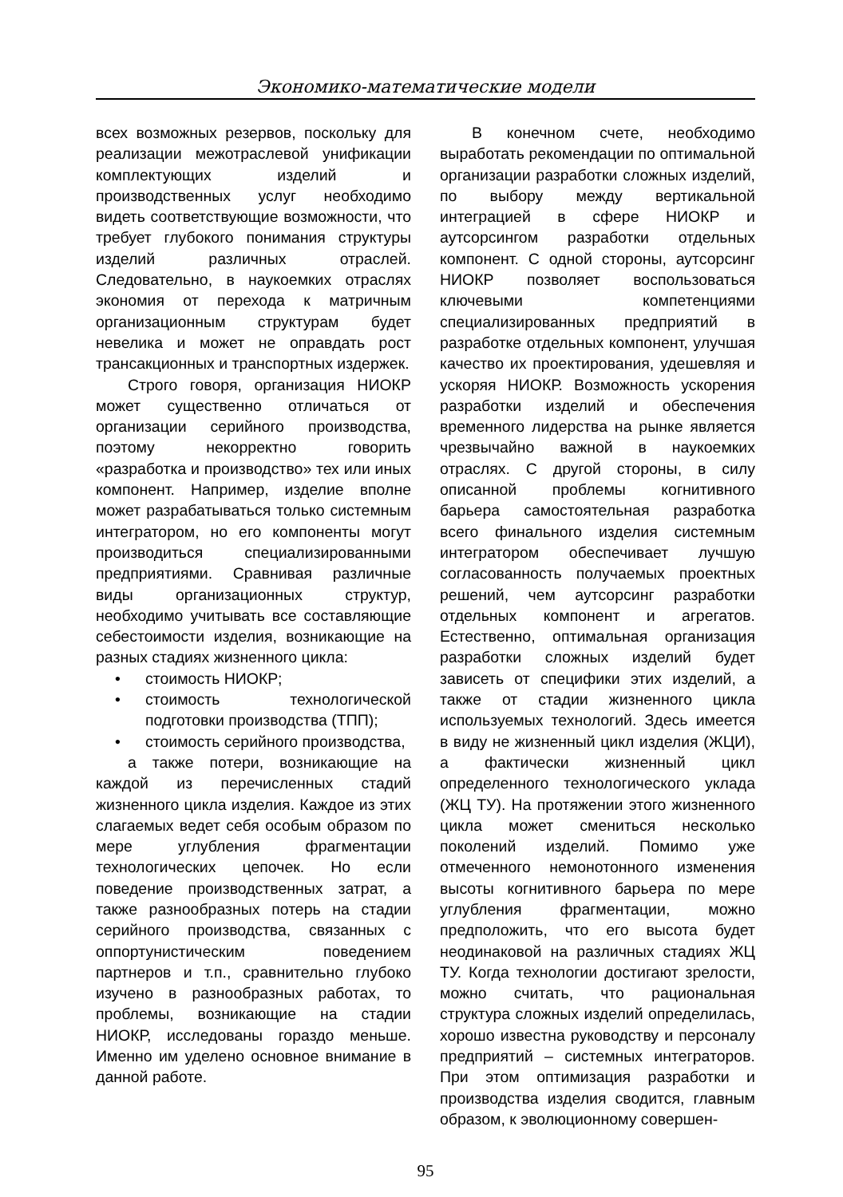Экономико-математические модели
всех возможных резервов, поскольку для реализации межотраслевой унификации комплектующих изделий и производственных услуг необходимо видеть соответствующие возможности, что требует глубокого понимания структуры изделий различных отраслей. Следовательно, в наукоемких отраслях экономия от перехода к матричным организационным структурам будет невелика и может не оправдать рост трансакционных и транспортных издержек.
Строго говоря, организация НИОКР может существенно отличаться от организации серийного производства, поэтому некорректно говорить «разработка и производство» тех или иных компонент. Например, изделие вполне может разрабатываться только системным интегратором, но его компоненты могут производиться специализированными предприятиями. Сравнивая различные виды организационных структур, необходимо учитывать все составляющие себестоимости изделия, возникающие на разных стадиях жизненного цикла:
• стоимость НИОКР;
• стоимость технологической подготовки производства (ТПП);
• стоимость серийного производства,
а также потери, возникающие на каждой из перечисленных стадий жизненного цикла изделия. Каждое из этих слагаемых ведет себя особым образом по мере углубления фрагментации технологических цепочек. Но если поведение производственных затрат, а также разнообразных потерь на стадии серийного производства, связанных с оппортунистическим поведением партнеров и т.п., сравнительно глубоко изучено в разнообразных работах, то проблемы, возникающие на стадии НИОКР, исследованы гораздо меньше. Именно им уделено основное внимание в данной работе.
В конечном счете, необходимо выработать рекомендации по оптимальной организации разработки сложных изделий, по выбору между вертикальной интеграцией в сфере НИОКР и аутсорсингом разработки отдельных компонент. С одной стороны, аутсорсинг НИОКР позволяет воспользоваться ключевыми компетенциями специализированных предприятий в разработке отдельных компонент, улучшая качество их проектирования, удешевляя и ускоряя НИОКР. Возможность ускорения разработки изделий и обеспечения временного лидерства на рынке является чрезвычайно важной в наукоемких отраслях. С другой стороны, в силу описанной проблемы когнитивного барьера самостоятельная разработка всего финального изделия системным интегратором обеспечивает лучшую согласованность получаемых проектных решений, чем аутсорсинг разработки отдельных компонент и агрегатов. Естественно, оптимальная организация разработки сложных изделий будет зависеть от специфики этих изделий, а также от стадии жизненного цикла используемых технологий. Здесь имеется в виду не жизненный цикл изделия (ЖЦИ), а фактически жизненный цикл определенного технологического уклада (ЖЦ ТУ). На протяжении этого жизненного цикла может смениться несколько поколений изделий. Помимо уже отмеченного немонотонного изменения высоты когнитивного барьера по мере углубления фрагментации, можно предположить, что его высота будет неодинаковой на различных стадиях ЖЦ ТУ. Когда технологии достигают зрелости, можно считать, что рациональная структура сложных изделий определилась, хорошо известна руководству и персоналу предприятий – системных интеграторов. При этом оптимизация разработки и производства изделия сводится, главным образом, к эволюционному совершен-
95